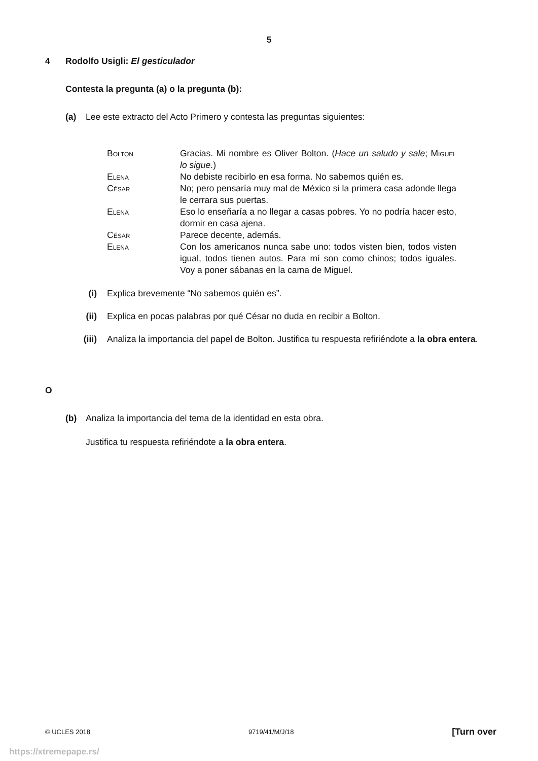5
4 Rodolfo Usigli: El gesticulador
Contesta la pregunta (a) o la pregunta (b):
(a) Lee este extracto del Acto Primero y contesta las preguntas siguientes:
Bolton Gracias. Mi nombre es Oliver Bolton. (Hace un saludo y sale; Miguel lo sigue.)
Elena No debiste recibirlo en esa forma. No sabemos quién es.
César No; pero pensaría muy mal de México si la primera casa adonde llega le cerrara sus puertas.
Elena Eso lo enseñaría a no llegar a casas pobres. Yo no podría hacer esto, dormir en casa ajena.
César Parece decente, además.
Elena Con los americanos nunca sabe uno: todos visten bien, todos visten igual, todos tienen autos. Para mí son como chinos; todos iguales. Voy a poner sábanas en la cama de Miguel.
(i) Explica brevemente “No sabemos quién es”.
(ii) Explica en pocas palabras por qué César no duda en recibir a Bolton.
(iii) Analiza la importancia del papel de Bolton. Justifica tu respuesta refiriéndote a la obra entera.
O
(b) Analiza la importancia del tema de la identidad en esta obra.
Justifica tu respuesta refiriéndote a la obra entera.
© UCLES 2018 9719/41/M/J/18 [Turn over
https://xtremepape.rs/